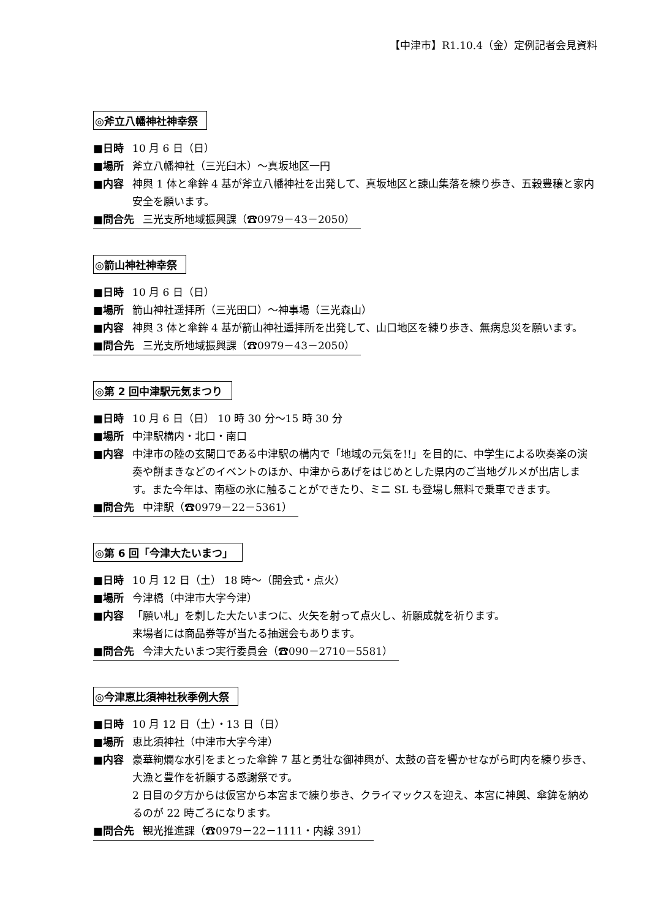【中津市】R1.10.4（金）定例記者会見資料
◎斧立八幡神社神幸祭
■日時 10 月 6 日（日）
■場所 斧立八幡神社（三光臼木）～真坂地区一円
■内容 神輿 1 体と傘鉾 4 基が斧立八幡神社を出発して、真坂地区と諌山集落を練り歩き、五穀豊穣と家内安全を願います。
■問合先 三光支所地域振興課（☎0979－43－2050）
◎箭山神社神幸祭
■日時 10 月 6 日（日）
■場所 箭山神社遥拝所（三光田口）～神事場（三光森山）
■内容 神輿 3 体と傘鉾 4 基が箭山神社遥拝所を出発して、山口地区を練り歩き、無病息災を願います。
■問合先 三光支所地域振興課（☎0979－43－2050）
◎第 2 回中津駅元気まつり
■日時 10 月 6 日（日） 10 時 30 分～15 時 30 分
■場所 中津駅構内・北口・南口
■内容 中津市の陸の玄関口である中津駅の構内で「地域の元気を!!」を目的に、中学生による吹奏楽の演奏や餅まきなどのイベントのほか、中津からあげをはじめとした県内のご当地グルメが出店します。また今年は、南極の氷に触ることができたり、ミニ SL も登場し無料で乗車できます。
■問合先 中津駅（☎0979－22－5361）
◎第 6 回「今津大たいまつ」
■日時 10 月 12 日（土） 18 時～（開会式・点火）
■場所 今津橋（中津市大字今津）
■内容 「願い札」を刺した大たいまつに、火矢を射って点火し、祈願成就を祈ります。
来場者には商品券等が当たる抽選会もあります。
■問合先 今津大たいまつ実行委員会（☎090－2710－5581）
◎今津恵比須神社秋季例大祭
■日時 10 月 12 日（土）・13 日（日）
■場所 恵比須神社（中津市大字今津）
■内容 豪華絢爛な水引をまとった傘鉾 7 基と勇壮な御神輿が、太鼓の音を響かせながら町内を練り歩き、大漁と豊作を祈願する感謝祭です。
2 日目の夕方からは仮宮から本宮まで練り歩き、クライマックスを迎え、本宮に神輿、傘鉾を納めるのが 22 時ごろになります。
■問合先 観光推進課（☎0979－22－1111・内線 391）